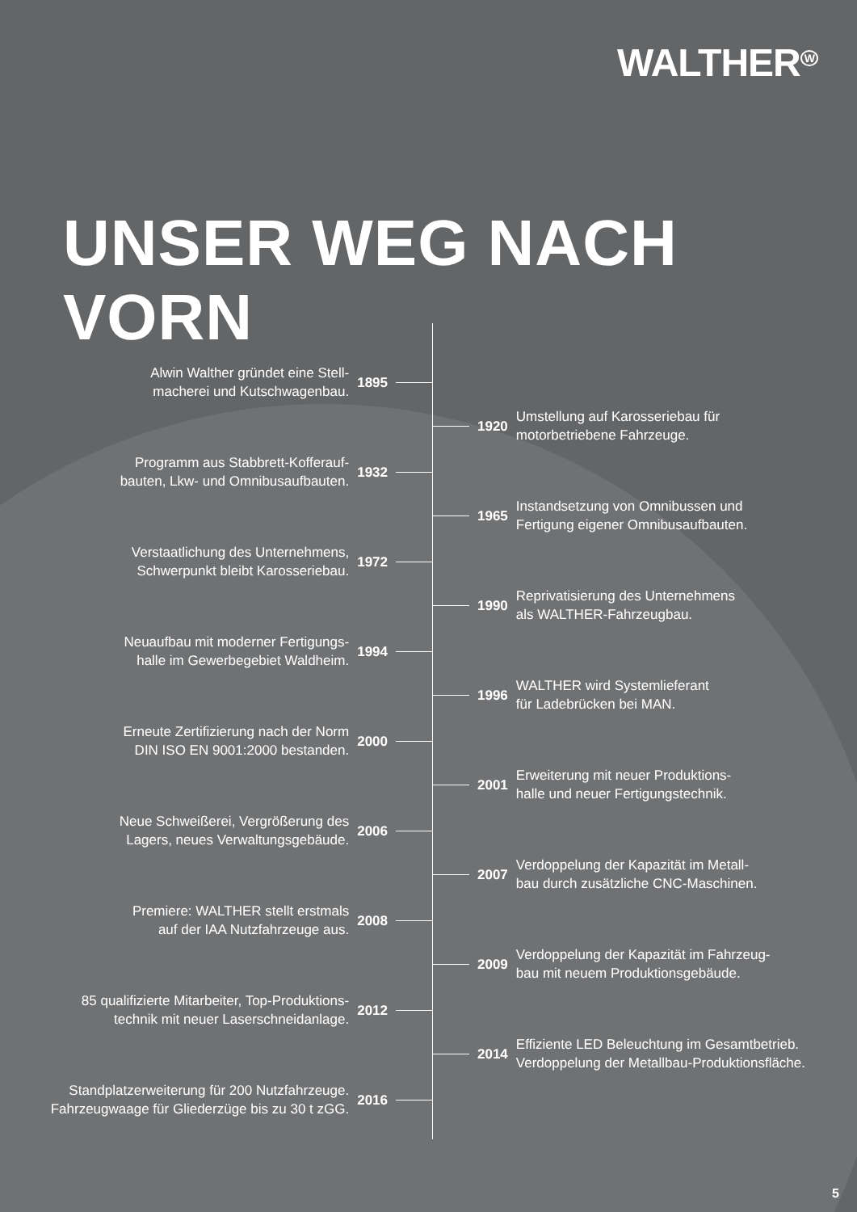WALTHER<sup>W</sup>
UNSER WEG NACH VORN
Alwin Walther gründet eine Stell-
macherei und Kutschwagenbau.
1895
1920
Umstellung auf Karosseriebau für
motorbetriebene Fahrzeuge.
Programm aus Stabbrett-Kofferauf-
bauten, Lkw- und Omnibusaufbauten.
1932
1965
Instandsetzung von Omnibussen und
Fertigung eigener Omnibusaufbauten.
Verstaatlichung des Unternehmens,
Schwerpunkt bleibt Karosseriebau.
1972
1990
Reprivatisierung des Unternehmens
als WALTHER-Fahrzeugbau.
Neuaufbau mit moderner Fertigungs-
halle im Gewerbegebiet Waldheim.
1994
1996
WALTHER wird Systemlieferant
für Ladebrücken bei MAN.
Erneute Zertifizierung nach der Norm
DIN ISO EN 9001:2000 bestanden.
2000
2001
Erweiterung mit neuer Produktions-
halle und neuer Fertigungstechnik.
Neue Schweißerei, Vergrößerung des
Lagers, neues Verwaltungsgebäude.
2006
2007
Verdoppelung der Kapazität im Metall-
bau durch zusätzliche CNC-Maschinen.
Premiere: WALTHER stellt erstmals
auf der IAA Nutzfahrzeuge aus.
2008
2009
Verdoppelung der Kapazität im Fahrzeug-
bau mit neuem Produktionsgebäude.
85 qualifizierte Mitarbeiter, Top-Produktions-
technik mit neuer Laserschneidanlage.
2012
2014
Effiziente LED Beleuchtung im Gesamtbetrieb.
Verdoppelung der Metallbau-Produktionsfläche.
Standplatzerweiterung für 200 Nutzfahrzeuge.
Fahrzeugwaage für Gliederzüge bis zu 30 t zGG.
2016
5